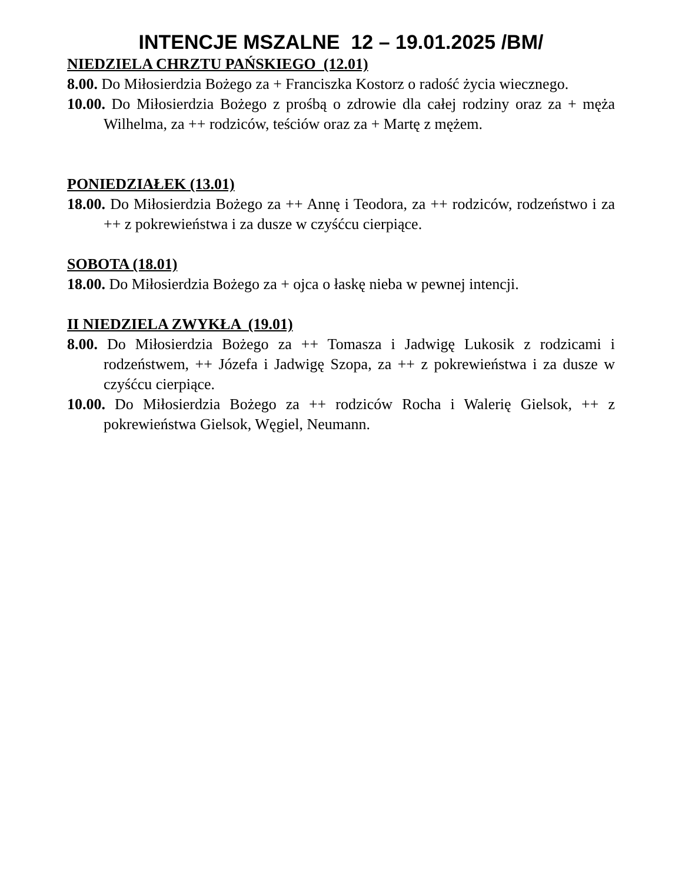INTENCJE MSZALNE 12 – 19.01.2025 /BM/
NIEDZIELA CHRZTU PAŃSKIEGO (12.01)
8.00. Do Miłosierdzia Bożego za + Franciszka Kostorz o radość życia wiecznego.
10.00. Do Miłosierdzia Bożego z prośbą o zdrowie dla całej rodziny oraz za + męża Wilhelma, za ++ rodziców, teściów oraz za + Martę z mężem.
PONIEDZIAŁEK (13.01)
18.00. Do Miłosierdzia Bożego za ++ Annę i Teodora, za ++ rodziców, rodzeństwo i za ++ z pokrewieństwa i za dusze w czyśćcu cierpiące.
SOBOTA (18.01)
18.00. Do Miłosierdzia Bożego za + ojca o łaskę nieba w pewnej intencji.
II NIEDZIELA ZWYKŁA (19.01)
8.00. Do Miłosierdzia Bożego za ++ Tomasza i Jadwigę Lukosik z rodzicami i rodzeństwem, ++ Józefa i Jadwigę Szopa, za ++ z pokrewieństwa i za dusze w czyśćcu cierpiące.
10.00. Do Miłosierdzia Bożego za ++ rodziców Rocha i Walerię Gielsok, ++ z pokrewieństwa Gielsok, Węgiel, Neumann.